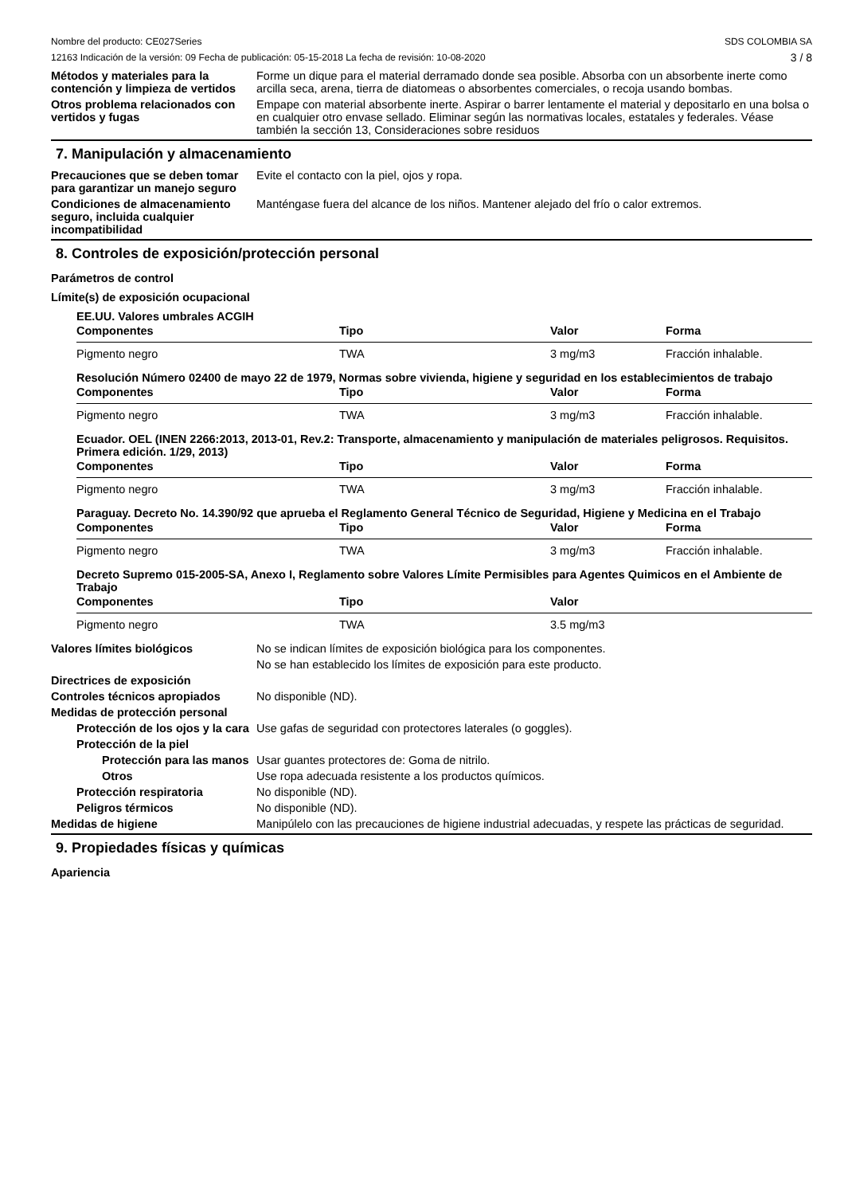Nombre del producto: CE027Series
12163 Indicación de la versión: 09 Fecha de publicación: 05-15-2018 La fecha de revisión: 10-08-2020
SDS COLOMBIA SA
3 / 8
Métodos y materiales para la contención y limpieza de vertidos
Forme un dique para el material derramado donde sea posible. Absorba con un absorbente inerte como arcilla seca, arena, tierra de diatomeas o absorbentes comerciales, o recoja usando bombas.
Otros problema relacionados con vertidos y fugas
Empape con material absorbente inerte. Aspirar o barrer lentamente el material y depositarlo en una bolsa o en cualquier otro envase sellado. Eliminar según las normativas locales, estatales y federales. Véase también la sección 13, Consideraciones sobre residuos
7. Manipulación y almacenamiento
Precauciones que se deben tomar para garantizar un manejo seguro
Evite el contacto con la piel, ojos y ropa.
Condiciones de almacenamiento seguro, incluida cualquier incompatibilidad
Manténgase fuera del alcance de los niños. Mantener alejado del frío o calor extremos.
8. Controles de exposición/protección personal
Parámetros de control
Límite(s) de exposición ocupacional
EE.UU. Valores umbrales ACGIH
| Componentes | Tipo | Valor | Forma |
| --- | --- | --- | --- |
| Pigmento negro | TWA | 3 mg/m3 | Fracción inhalable. |
Resolución Número 02400 de mayo 22 de 1979, Normas sobre vivienda, higiene y seguridad en los establecimientos de trabajo
| Componentes | Tipo | Valor | Forma |
| --- | --- | --- | --- |
| Pigmento negro | TWA | 3 mg/m3 | Fracción inhalable. |
Ecuador. OEL (INEN 2266:2013, 2013-01, Rev.2: Transporte, almacenamiento y manipulación de materiales peligrosos. Requisitos. Primera edición. 1/29, 2013)
| Componentes | Tipo | Valor | Forma |
| --- | --- | --- | --- |
| Pigmento negro | TWA | 3 mg/m3 | Fracción inhalable. |
Paraguay. Decreto No. 14.390/92 que aprueba el Reglamento General Técnico de Seguridad, Higiene y Medicina en el Trabajo
| Componentes | Tipo | Valor | Forma |
| --- | --- | --- | --- |
| Pigmento negro | TWA | 3 mg/m3 | Fracción inhalable. |
Decreto Supremo 015-2005-SA, Anexo I, Reglamento sobre Valores Límite Permisibles para Agentes Quimicos en el Ambiente de Trabajo
| Componentes | Tipo | Valor | |
| --- | --- | --- | --- |
| Pigmento negro | TWA | 3.5 mg/m3 | |
Valores límites biológicos No se indican límites de exposición biológica para los componentes.
No se han establecido los límites de exposición para este producto.
Directrices de exposición
Controles técnicos apropiados No disponible (ND).
Medidas de protección personal
Protección de los ojos y la cara
Use gafas de seguridad con protectores laterales (o goggles).
Protección de la piel
Protección para las manos
Usar guantes protectores de: Goma de nitrilo.
Otros Use ropa adecuada resistente a los productos químicos.
Protección respiratoria No disponible (ND).
Peligros térmicos No disponible (ND).
Medidas de higiene Manipúlelo con las precauciones de higiene industrial adecuadas, y respete las prácticas de seguridad.
9. Propiedades físicas y químicas
Apariencia